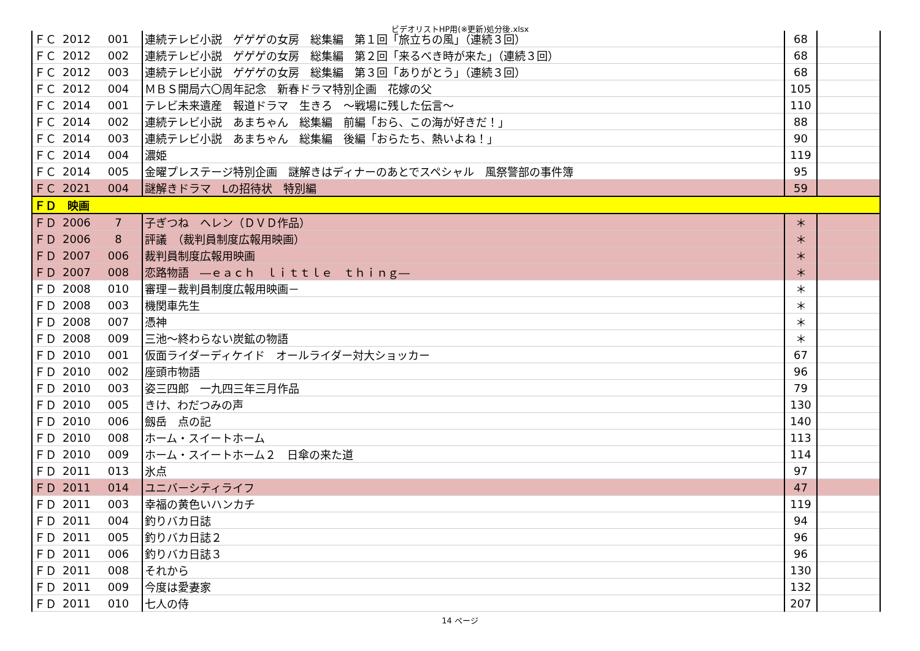ビデオリストHP用(※更新)処分後.xlsx
| ＦＣ | 2012 | 001 | 連続テレビ小説 ゲゲゲの女房 総集編 第１回「旅立ちの風」（連続３回） | 68 | |
| ＦＣ | 2012 | 002 | 連続テレビ小説 ゲゲゲの女房 総集編 第２回「来るべき時が来た」（連続３回） | 68 | |
| ＦＣ | 2012 | 003 | 連続テレビ小説 ゲゲゲの女房 総集編 第３回「ありがとう」（連続３回） | 68 | |
| ＦＣ | 2012 | 004 | ＭＢＳ開局六〇周年記念 新春ドラマ特別企画 花嫁の父 | 105 | |
| ＦＣ | 2014 | 001 | テレビ未来遺産 報道ドラマ 生きろ ～戦場に残した伝言～ | 110 | |
| ＦＣ | 2014 | 002 | 連続テレビ小説 あまちゃん 総集編 前編「おら、この海が好きだ！」 | 88 | |
| ＦＣ | 2014 | 003 | 連続テレビ小説 あまちゃん 総集編 後編「おらたち、熱いよね！」 | 90 | |
| ＦＣ | 2014 | 004 | 濃姫 | 119 | |
| ＦＣ | 2014 | 005 | 金曜プレステージ特別企画 謎解きはディナーのあとでスペシャル 風祭警部の事件簿 | 95 | |
| ＦＣ | 2021 | 004 | 謎解きドラマ Lの招待状 特別編 | 59 | |
| ＦＤ 映画 | | | | | |
| ＦＤ | 2006 | 7 | 子ぎつね ヘレン（ＤＶＤ作品） | ＊ | |
| ＦＤ | 2006 | 8 | 評議 （裁判員制度広報用映画） | ＊ | |
| ＦＤ | 2007 | 006 | 裁判員制度広報用映画 | ＊ | |
| ＦＤ | 2007 | 008 | 恋路物語 ―ｅａｃｈ ｌｉｔｔｌｅ ｔｈｉｎｇ― | ＊ | |
| ＦＤ | 2008 | 010 | 審理－裁判員制度広報用映画－ | ＊ | |
| ＦＤ | 2008 | 003 | 機関車先生 | ＊ | |
| ＦＤ | 2008 | 007 | 憑神 | ＊ | |
| ＦＤ | 2008 | 009 | 三池～終わらない炭鉱の物語 | ＊ | |
| ＦＤ | 2010 | 001 | 仮面ライダーディケイド オールライダー対大ショッカー | 67 | |
| ＦＤ | 2010 | 002 | 座頭市物語 | 96 | |
| ＦＤ | 2010 | 003 | 姿三四郎 一九四三年三月作品 | 79 | |
| ＦＤ | 2010 | 005 | きけ、わだつみの声 | 130 | |
| ＦＤ | 2010 | 006 | 劔岳 点の記 | 140 | |
| ＦＤ | 2010 | 008 | ホーム・スイートホーム | 113 | |
| ＦＤ | 2010 | 009 | ホーム・スイートホーム２ 日傘の来た道 | 114 | |
| ＦＤ | 2011 | 013 | 氷点 | 97 | |
| ＦＤ | 2011 | 014 | ユニバーシティライフ | 47 | |
| ＦＤ | 2011 | 003 | 幸福の黄色いハンカチ | 119 | |
| ＦＤ | 2011 | 004 | 釣りバカ日誌 | 94 | |
| ＦＤ | 2011 | 005 | 釣りバカ日誌２ | 96 | |
| ＦＤ | 2011 | 006 | 釣りバカ日誌３ | 96 | |
| ＦＤ | 2011 | 008 | それから | 130 | |
| ＦＤ | 2011 | 009 | 今度は愛妻家 | 132 | |
| ＦＤ | 2011 | 010 | 七人の侍 | 207 | |
14 ページ